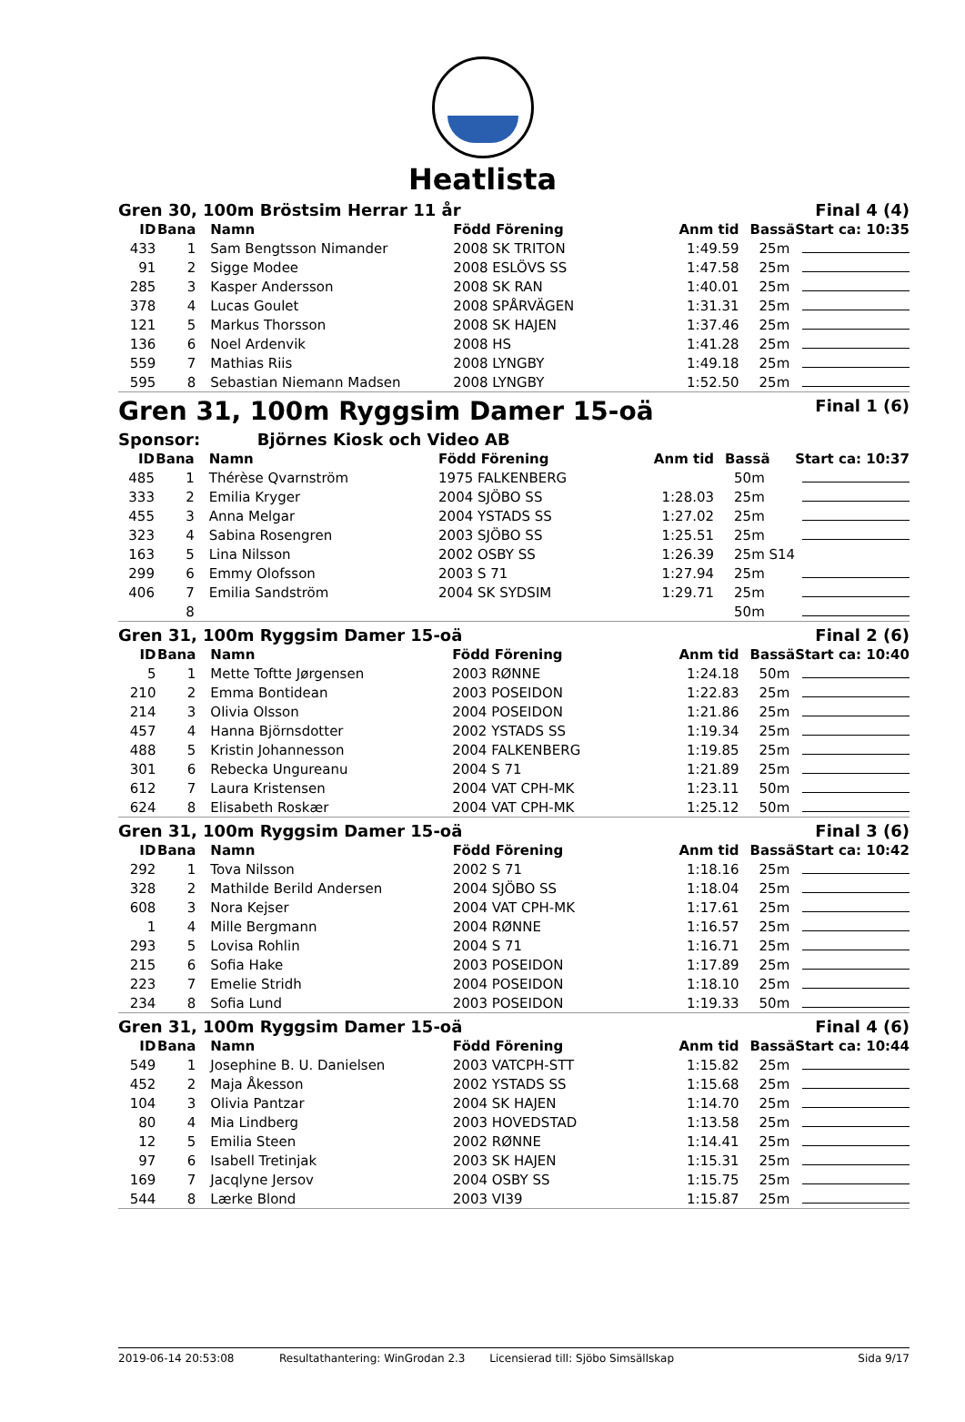Heatlista
Gren 30, 100m Bröstsim Herrar 11 år Final 4 (4)
| ID | Bana | Namn | Född Förening | Anm tid | Bassä | Start ca: 10:35 |
| --- | --- | --- | --- | --- | --- | --- |
| 433 | 1 | Sam Bengtsson Nimander | 2008 SK TRITON | 1:49.59 | 25m | |
| 91 | 2 | Sigge Modee | 2008 ESLÖVS SS | 1:47.58 | 25m | |
| 285 | 3 | Kasper Andersson | 2008 SK RAN | 1:40.01 | 25m | |
| 378 | 4 | Lucas Goulet | 2008 SPÅRVÄGEN | 1:31.31 | 25m | |
| 121 | 5 | Markus Thorsson | 2008 SK HAJEN | 1:37.46 | 25m | |
| 136 | 6 | Noel Ardenvik | 2008 HS | 1:41.28 | 25m | |
| 559 | 7 | Mathias Riis | 2008 LYNGBY | 1:49.18 | 25m | |
| 595 | 8 | Sebastian Niemann Madsen | 2008 LYNGBY | 1:52.50 | 25m | |
Gren 31, 100m Ryggsim Damer 15-oä Final 1 (6)
Sponsor: Björnes Kiosk och Video AB
| ID | Bana | Namn | Född Förening | Anm tid | Bassä | Start ca: 10:37 |
| --- | --- | --- | --- | --- | --- | --- |
| 485 | 1 | Thérèse Qvarnström | 1975 FALKENBERG | | 50m | |
| 333 | 2 | Emilia Kryger | 2004 SJÖBO SS | 1:28.03 | 25m | |
| 455 | 3 | Anna Melgar | 2004 YSTADS SS | 1:27.02 | 25m | |
| 323 | 4 | Sabina Rosengren | 2003 SJÖBO SS | 1:25.51 | 25m | |
| 163 | 5 | Lina Nilsson | 2002 OSBY SS | 1:26.39 | 25m S14 | |
| 299 | 6 | Emmy Olofsson | 2003 S 71 | 1:27.94 | 25m | |
| 406 | 7 | Emilia Sandström | 2004 SK SYDSIM | 1:29.71 | 25m | |
| | 8 | | | | 50m | |
Gren 31, 100m Ryggsim Damer 15-oä Final 2 (6)
| ID | Bana | Namn | Född Förening | Anm tid | Bassä | Start ca: 10:40 |
| --- | --- | --- | --- | --- | --- | --- |
| 5 | 1 | Mette Toftte Jørgensen | 2003 RØNNE | 1:24.18 | 50m | |
| 210 | 2 | Emma Bontidean | 2003 POSEIDON | 1:22.83 | 25m | |
| 214 | 3 | Olivia Olsson | 2004 POSEIDON | 1:21.86 | 25m | |
| 457 | 4 | Hanna Björnsdotter | 2002 YSTADS SS | 1:19.34 | 25m | |
| 488 | 5 | Kristin Johannesson | 2004 FALKENBERG | 1:19.85 | 25m | |
| 301 | 6 | Rebecka Ungureanu | 2004 S 71 | 1:21.89 | 25m | |
| 612 | 7 | Laura Kristensen | 2004 VAT CPH-MK | 1:23.11 | 50m | |
| 624 | 8 | Elisabeth Roskær | 2004 VAT CPH-MK | 1:25.12 | 50m | |
Gren 31, 100m Ryggsim Damer 15-oä Final 3 (6)
| ID | Bana | Namn | Född Förening | Anm tid | Bassä | Start ca: 10:42 |
| --- | --- | --- | --- | --- | --- | --- |
| 292 | 1 | Tova Nilsson | 2002 S 71 | 1:18.16 | 25m | |
| 328 | 2 | Mathilde Berild Andersen | 2004 SJÖBO SS | 1:18.04 | 25m | |
| 608 | 3 | Nora Kejser | 2004 VAT CPH-MK | 1:17.61 | 25m | |
| 1 | 4 | Mille Bergmann | 2004 RØNNE | 1:16.57 | 25m | |
| 293 | 5 | Lovisa Rohlin | 2004 S 71 | 1:16.71 | 25m | |
| 215 | 6 | Sofia Hake | 2003 POSEIDON | 1:17.89 | 25m | |
| 223 | 7 | Emelie Stridh | 2004 POSEIDON | 1:18.10 | 25m | |
| 234 | 8 | Sofia Lund | 2003 POSEIDON | 1:19.33 | 50m | |
Gren 31, 100m Ryggsim Damer 15-oä Final 4 (6)
| ID | Bana | Namn | Född Förening | Anm tid | Bassä | Start ca: 10:44 |
| --- | --- | --- | --- | --- | --- | --- |
| 549 | 1 | Josephine B. U. Danielsen | 2003 VATCPH-STT | 1:15.82 | 25m | |
| 452 | 2 | Maja Åkesson | 2002 YSTADS SS | 1:15.68 | 25m | |
| 104 | 3 | Olivia Pantzar | 2004 SK HAJEN | 1:14.70 | 25m | |
| 80 | 4 | Mia Lindberg | 2003 HOVEDSTAD | 1:13.58 | 25m | |
| 12 | 5 | Emilia Steen | 2002 RØNNE | 1:14.41 | 25m | |
| 97 | 6 | Isabell Tretinjak | 2003 SK HAJEN | 1:15.31 | 25m | |
| 169 | 7 | Jacqlyne Jersov | 2004 OSBY SS | 1:15.75 | 25m | |
| 544 | 8 | Lærke Blond | 2003 VI39 | 1:15.87 | 25m | |
2019-06-14 20:53:08 Resultathantering: WinGrodan 2.3 Licensierad till: Sjöbo Simsällskap Sida 9/17